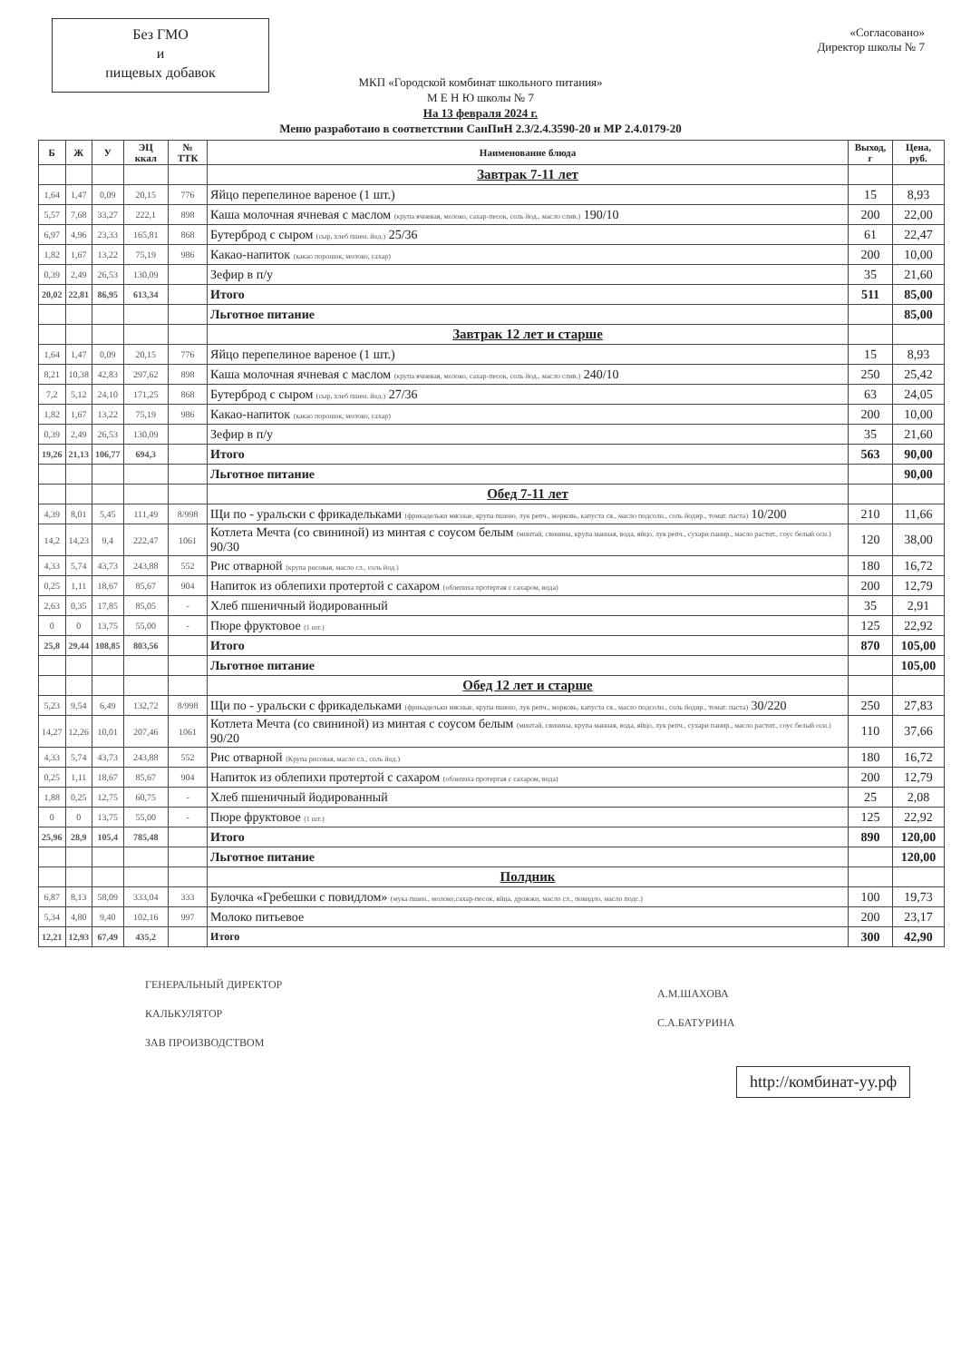Без ГМО
и
пищевых добавок
«Согласовано»
Директор школы № 7
МКП «Городской комбинат школьного питания»
М Е Н Ю школы № 7
На 13 февраля 2024 г.
Меню разработано в соответствии СанПиН 2.3/2.4.3590-20 и МР 2.4.0179-20
| Б | Ж | У | ЭЦ ккал | № ТТК | Наименование блюда | Выход, г | Цена, руб. |
| --- | --- | --- | --- | --- | --- | --- | --- |
| | | | | | Завтрак 7-11 лет | | |
| 1,64 | 1,47 | 0,09 | 20,15 | 776 | Яйцо перепелиное вареное (1 шт.) | 15 | 8,93 |
| 5,57 | 7,68 | 33,27 | 222,1 | 898 | Каша молочная ячневая с маслом (крупа ячневая, молоко, сахар-песок, соль йод., масло слив.) 190/10 | 200 | 22,00 |
| 6,97 | 4,96 | 23,33 | 165,81 | 868 | Бутерброд с сыром (сыр, хлеб пшен. йод.) 25/36 | 61 | 22,47 |
| 1,82 | 1,67 | 13,22 | 75,19 | 986 | Какао-напиток (какао порошок, молоко, сахар) | 200 | 10,00 |
| 0,39 | 2,49 | 26,53 | 130,09 | | Зефир в п/у | 35 | 21,60 |
| 20,02 | 22,81 | 86,95 | 613,34 | | Итого | 511 | 85,00 |
| | | | | | Льготное питание | | 85,00 |
| | | | | | Завтрак 12 лет и старше | | |
| 1,64 | 1,47 | 0,09 | 20,15 | 776 | Яйцо перепелиное вареное (1 шт.) | 15 | 8,93 |
| 8,21 | 10,38 | 42,83 | 297,62 | 898 | Каша молочная ячневая с маслом (крупа ячневая, молоко, сахар-песок, соль йод., масло слив.) 240/10 | 250 | 25,42 |
| 7,2 | 5,12 | 24,10 | 171,25 | 868 | Бутерброд с сыром (сыр, хлеб пшен. йод.) 27/36 | 63 | 24,05 |
| 1,82 | 1,67 | 13,22 | 75,19 | 986 | Какао-напиток (какао порошок, молоко, сахар) | 200 | 10,00 |
| 0,39 | 2,49 | 26,53 | 130,09 | | Зефир в п/у | 35 | 21,60 |
| 19,26 | 21,13 | 106,77 | 694,3 | | Итого | 563 | 90,00 |
| | | | | | Льготное питание | | 90,00 |
| | | | | | Обед 7-11 лет | | |
| 4,39 | 8,01 | 5,45 | 111,49 | 8/998 | Щи по - уральски с фрикадельками (фрикадельки мясные, крупа пшено, лук репч., морковь, капуста св., масло подсолн., соль йодир., томат. паста) 10/200 | 210 | 11,66 |
| 14,2 | 14,23 | 9,4 | 222,47 | 1061 | Котлета Мечта (со свининой) из минтая с соусом белым (минтай, свинина, крупа манная, вода, яйцо, лук репч., сухари панир., масло растит., соус белый осн.) 90/30 | 120 | 38,00 |
| 4,33 | 5,74 | 43,73 | 243,88 | 552 | Рис отварной (крупа рисовая, масло сл., соль йод.) | 180 | 16,72 |
| 0,25 | 1,11 | 18,67 | 85,67 | 904 | Напиток из облепихи протертой с сахаром (облепиха протертая с сахаром, вода) | 200 | 12,79 |
| 2,63 | 0,35 | 17,85 | 85,05 | - | Хлеб пшеничный йодированный | 35 | 2,91 |
| 0 | 0 | 13,75 | 55,00 | - | Пюре фруктовое (1 шт.) | 125 | 22,92 |
| 25,8 | 29,44 | 108,85 | 803,56 | | Итого | 870 | 105,00 |
| | | | | | Льготное питание | | 105,00 |
| | | | | | Обед 12 лет и старше | | |
| 5,23 | 9,54 | 6,49 | 132,72 | 8/998 | Щи по - уральски с фрикадельками (фрикадельки мясные, крупа пшено, лук репч., морковь, капуста св., масло подсолн., соль йодир., томат. паста) 30/220 | 250 | 27,83 |
| 14,27 | 12,26 | 10,01 | 207,46 | 1061 | Котлета Мечта (со свининой) из минтая с соусом белым (минтай, свинина, крупа манная, вода, яйцо, лук репч., сухари панир., масло растит., соус белый осн.) 90/20 | 110 | 37,66 |
| 4,33 | 5,74 | 43,73 | 243,88 | 552 | Рис отварной (Крупа рисовая, масло сл., соль йод.) | 180 | 16,72 |
| 0,25 | 1,11 | 18,67 | 85,67 | 904 | Напиток из облепихи протертой с сахаром (облепиха протертая с сахаром, вода) | 200 | 12,79 |
| 1,88 | 0,25 | 12,75 | 60,75 | - | Хлеб пшеничный йодированный | 25 | 2,08 |
| 0 | 0 | 13,75 | 55,00 | - | Пюре фруктовое (1 шт.) | 125 | 22,92 |
| 25,96 | 28,9 | 105,4 | 785,48 | | Итого | 890 | 120,00 |
| | | | | | Льготное питание | | 120,00 |
| | | | | | Полдник | | |
| 6,87 | 8,13 | 58,09 | 333,04 | 333 | Булочка «Гребешки с повидлом» (мука пшен., молоко,сахар-песок, яйца, дрожжи, масло сл., повидло, масло подс.) | 100 | 19,73 |
| 5,34 | 4,80 | 9,40 | 102,16 | 997 | Молоко питьевое | 200 | 23,17 |
| 12,21 | 12,93 | 67,49 | 435,2 | | Итого | 300 | 42,90 |
ГЕНЕРАЛЬНЫЙ ДИРЕКТОР
КАЛЬКУЛЯТОР
ЗАВ ПРОИЗВОДСТВОМ
А.М.ШАХОВА
С.А.БАТУРИНА
http://комбинат-уу.рф